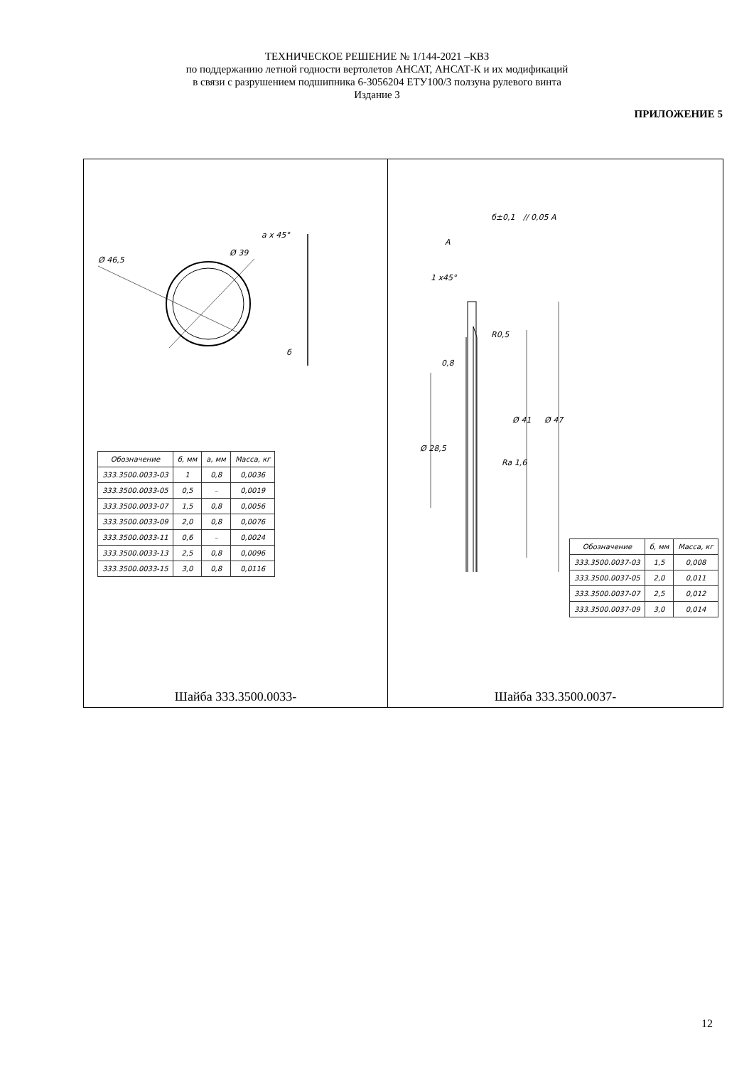ТЕХНИЧЕСКОЕ РЕШЕНИЕ № 1/144-2021 –КВЗ
по поддержанию летной годности вертолетов АНСАТ, АНСАТ-К и их модификаций
в связи с разрушением подшипника 6-3056204 ЕТУ100/3 ползуна рулевого винта
Издание 3
ПРИЛОЖЕНИЕ 5
Ø 46,5
Ø 39
a x 45°
б
| Обозначение | б, мм | a, мм | Масса, кг |
| --- | --- | --- | --- |
| 333.3500.0033-03 | 1 | 0,8 | 0,0036 |
| 333.3500.0033-05 | 0,5 | – | 0,0019 |
| 333.3500.0033-07 | 1,5 | 0,8 | 0,0056 |
| 333.3500.0033-09 | 2,0 | 0,8 | 0,0076 |
| 333.3500.0033-11 | 0,6 | – | 0,0024 |
| 333.3500.0033-13 | 2,5 | 0,8 | 0,0096 |
| 333.3500.0033-15 | 3,0 | 0,8 | 0,0116 |
Шайба 333.3500.0033-
A
б±0,1
// 0,05 A
1 x45°
R0,5
0,8
Ra 1,6
Ø 28,5
Ø 41
Ø 47
| Обозначение | б, мм | Масса, кг |
| --- | --- | --- |
| 333.3500.0037-03 | 1,5 | 0,008 |
| 333.3500.0037-05 | 2,0 | 0,011 |
| 333.3500.0037-07 | 2,5 | 0,012 |
| 333.3500.0037-09 | 3,0 | 0,014 |
Шайба 333.3500.0037-
12